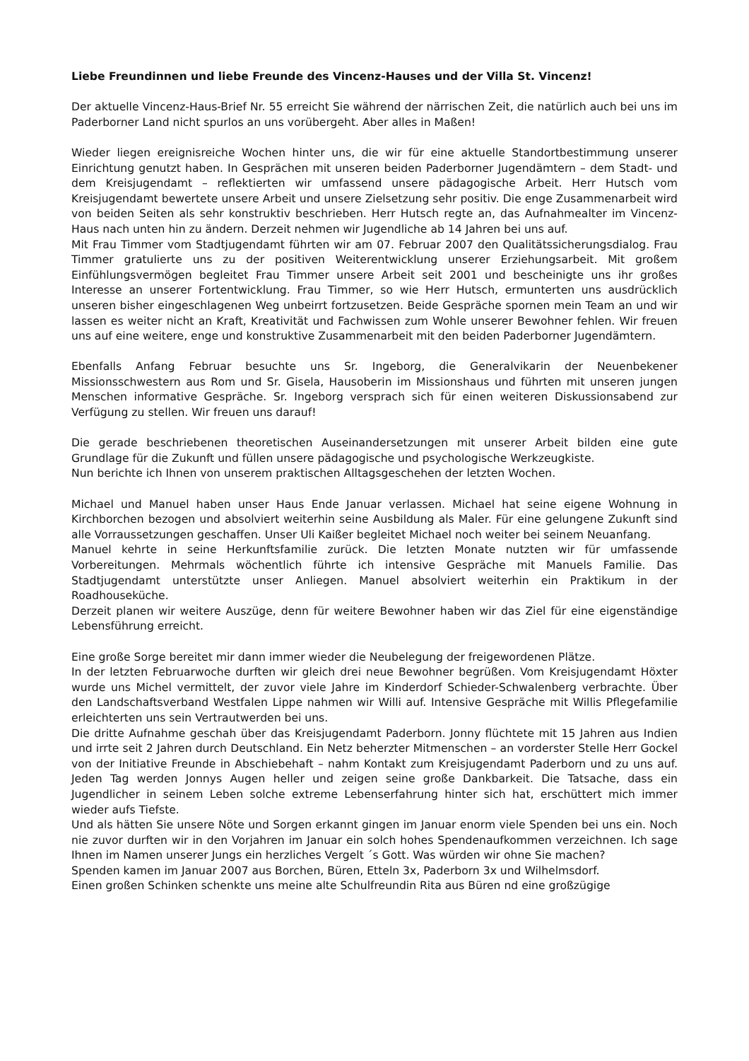Liebe Freundinnen und liebe Freunde des Vincenz-Hauses und der Villa St. Vincenz!
Der aktuelle Vincenz-Haus-Brief Nr. 55 erreicht Sie während der närrischen Zeit, die natürlich auch bei uns im Paderborner Land nicht spurlos an uns vorübergeht. Aber alles in Maßen!
Wieder liegen ereignisreiche Wochen hinter uns, die wir für eine aktuelle Standortbestimmung unserer Einrichtung genutzt haben. In Gesprächen mit unseren beiden Paderborner Jugendämtern – dem Stadt- und dem Kreisjugendamt – reflektierten wir umfassend unsere pädagogische Arbeit. Herr Hutsch vom Kreisjugendamt bewertete unsere Arbeit und unsere Zielsetzung sehr positiv. Die enge Zusammenarbeit wird von beiden Seiten als sehr konstruktiv beschrieben. Herr Hutsch regte an, das Aufnahmealter im Vincenz-Haus nach unten hin zu ändern. Derzeit nehmen wir Jugendliche ab 14 Jahren bei uns auf.
Mit Frau Timmer vom Stadtjugendamt führten wir am 07. Februar 2007 den Qualitätssicherungsdialog. Frau Timmer gratulierte uns zu der positiven Weiterentwicklung unserer Erziehungsarbeit. Mit großem Einfühlungsvermögen begleitet Frau Timmer unsere Arbeit seit 2001 und bescheinigte uns ihr großes Interesse an unserer Fortentwicklung. Frau Timmer, so wie Herr Hutsch, ermunterten uns ausdrücklich unseren bisher eingeschlagenen Weg unbeirrt fortzusetzen. Beide Gespräche spornen mein Team an und wir lassen es weiter nicht an Kraft, Kreativität und Fachwissen zum Wohle unserer Bewohner fehlen. Wir freuen uns auf eine weitere, enge und konstruktive Zusammenarbeit mit den beiden Paderborner Jugendämtern.
Ebenfalls Anfang Februar besuchte uns Sr. Ingeborg, die Generalvikarin der Neuenbekener Missionsschwestern aus Rom und Sr. Gisela, Hausoberin im Missionshaus und führten mit unseren jungen Menschen informative Gespräche. Sr. Ingeborg versprach sich für einen weiteren Diskussionsabend zur Verfügung zu stellen. Wir freuen uns darauf!
Die gerade beschriebenen theoretischen Auseinandersetzungen mit unserer Arbeit bilden eine gute Grundlage für die Zukunft und füllen unsere pädagogische und psychologische Werkzeugkiste.
Nun berichte ich Ihnen von unserem praktischen Alltagsgeschehen der letzten Wochen.
Michael und Manuel haben unser Haus Ende Januar verlassen. Michael hat seine eigene Wohnung in Kirchborchen bezogen und absolviert weiterhin seine Ausbildung als Maler. Für eine gelungene Zukunft sind alle Vorraussetzungen geschaffen. Unser Uli Kaißer begleitet Michael noch weiter bei seinem Neuanfang.
Manuel kehrte in seine Herkunftsfamilie zurück. Die letzten Monate nutzten wir für umfassende Vorbereitungen. Mehrmals wöchentlich führte ich intensive Gespräche mit Manuels Familie. Das Stadtjugendamt unterstützte unser Anliegen. Manuel absolviert weiterhin ein Praktikum in der Roadhouseküche.
Derzeit planen wir weitere Auszüge, denn für weitere Bewohner haben wir das Ziel für eine eigenständige Lebensführung erreicht.
Eine große Sorge bereitet mir dann immer wieder die Neubelegung der freigewordenen Plätze.
In der letzten Februarwoche durften wir gleich drei neue Bewohner begrüßen. Vom Kreisjugendamt Höxter wurde uns Michel vermittelt, der zuvor viele Jahre im Kinderdorf Schieder-Schwalenberg verbrachte. Über den Landschaftsverband Westfalen Lippe nahmen wir Willi auf. Intensive Gespräche mit Willis Pflegefamilie erleichterten uns sein Vertrautwerden bei uns.
Die dritte Aufnahme geschah über das Kreisjugendamt Paderborn. Jonny flüchtete mit 15 Jahren aus Indien und irrte seit 2 Jahren durch Deutschland. Ein Netz beherzter Mitmenschen – an vorderster Stelle Herr Gockel von der Initiative Freunde in Abschiebehaft – nahm Kontakt zum Kreisjugendamt Paderborn und zu uns auf. Jeden Tag werden Jonnys Augen heller und zeigen seine große Dankbarkeit. Die Tatsache, dass ein Jugendlicher in seinem Leben solche extreme Lebenserfahrung hinter sich hat, erschüttert mich immer wieder aufs Tiefste.
Und als hätten Sie unsere Nöte und Sorgen erkannt gingen im Januar enorm viele Spenden bei uns ein. Noch nie zuvor durften wir in den Vorjahren im Januar ein solch hohes Spendenaufkommen verzeichnen. Ich sage Ihnen im Namen unserer Jungs ein herzliches Vergelt ´s Gott. Was würden wir ohne Sie machen?
Spenden kamen im Januar 2007 aus Borchen, Büren, Etteln 3x, Paderborn 3x und Wilhelmsdorf.
Einen großen Schinken schenkte uns meine alte Schulfreundin Rita aus Büren nd eine großzügige